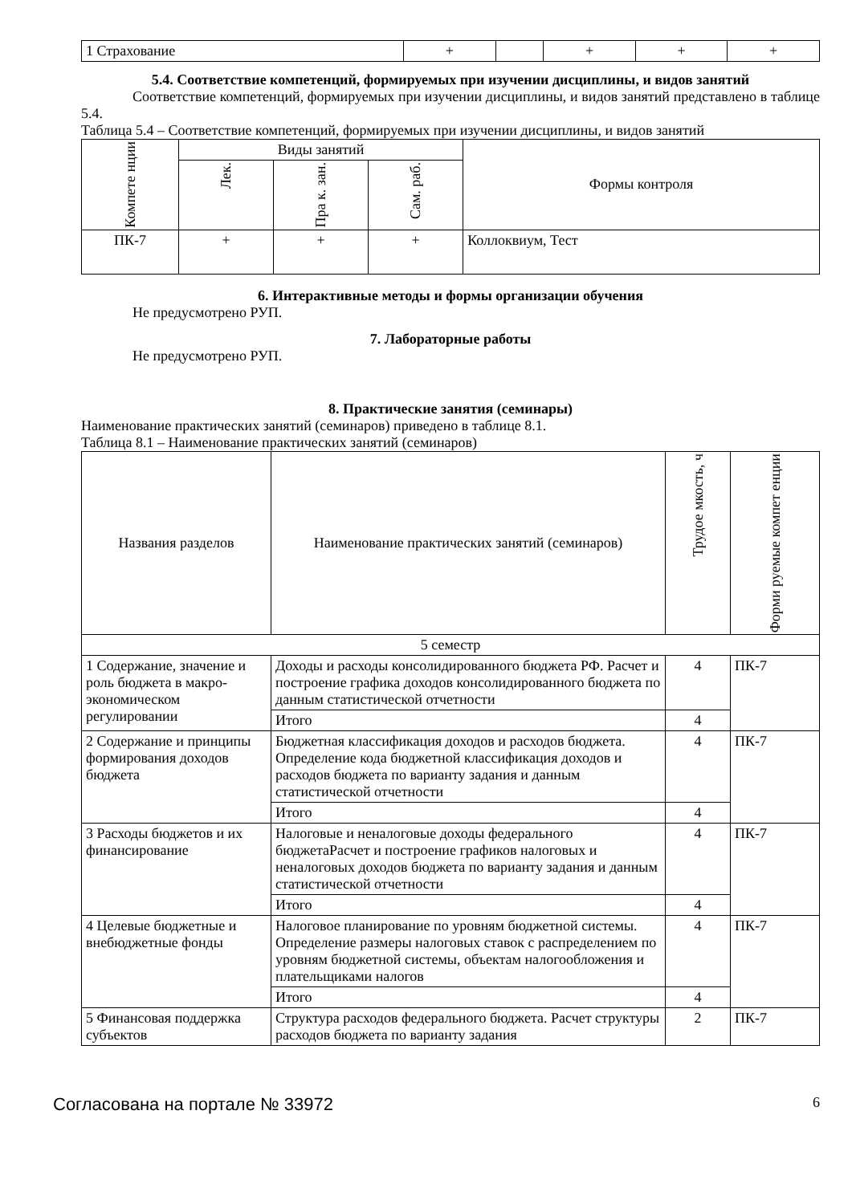| 1 Страхование | + | | + | + | + |
5.4. Соответствие компетенций, формируемых при изучении дисциплины, и видов занятий
Соответствие компетенций, формируемых при изучении дисциплины, и видов занятий представлено в таблице 5.4.
Таблица 5.4 – Соответствие компетенций, формируемых при изучении дисциплины, и видов занятий
| Компете нции | Виды занятий | | | Формы контроля |
| --- | --- | --- | --- | --- |
| | Лек. | Пра к. зан. | Сам. раб. | |
| ПК-7 | + | + | + | Коллоквиум, Тест |
6. Интерактивные методы и формы организации обучения
Не предусмотрено РУП.
7. Лабораторные работы
Не предусмотрено РУП.
8. Практические занятия (семинары)
Наименование практических занятий (семинаров) приведено в таблице 8.1.
Таблица 8.1 – Наименование практических занятий (семинаров)
| Названия разделов | Наименование практических занятий (семинаров) | Трудое мкость, ч | Форми руемые компет енции |
| --- | --- | --- | --- |
| 5 семестр | | | |
| 1 Содержание, значение и роль бюджета в макро- экономическом регулировании | Доходы и расходы консолидированного бюджета РФ. Расчет и построение графика доходов консолидированного бюджета по данным статистической отчетности | 4 | ПК-7 |
| | Итого | 4 | |
| 2 Содержание и принципы формирования доходов бюджета | Бюджетная классификация доходов и расходов бюджета. Определение кода бюджетной классификация доходов и расходов бюджета по варианту задания и данным статистической отчетности | 4 | ПК-7 |
| | Итого | 4 | |
| 3 Расходы бюджетов и их финансирование | Налоговые и неналоговые доходы федерального бюджетаРасчет и построение графиков налоговых и неналоговых доходов бюджета по варианту задания и данным статистической отчетности | 4 | ПК-7 |
| | Итого | 4 | |
| 4 Целевые бюджетные и внебюджетные фонды | Налоговое планирование по уровням бюджетной системы. Определение размеры налоговых ставок с распределением по уровням бюджетной системы, объектам налогообложения и плательщиками налогов | 4 | ПК-7 |
| | Итого | 4 | |
| 5 Финансовая поддержка субъектов | Структура расходов федерального бюджета. Расчет структуры расходов бюджета по варианту задания | 2 | ПК-7 |
Согласована на портале № 33972 6